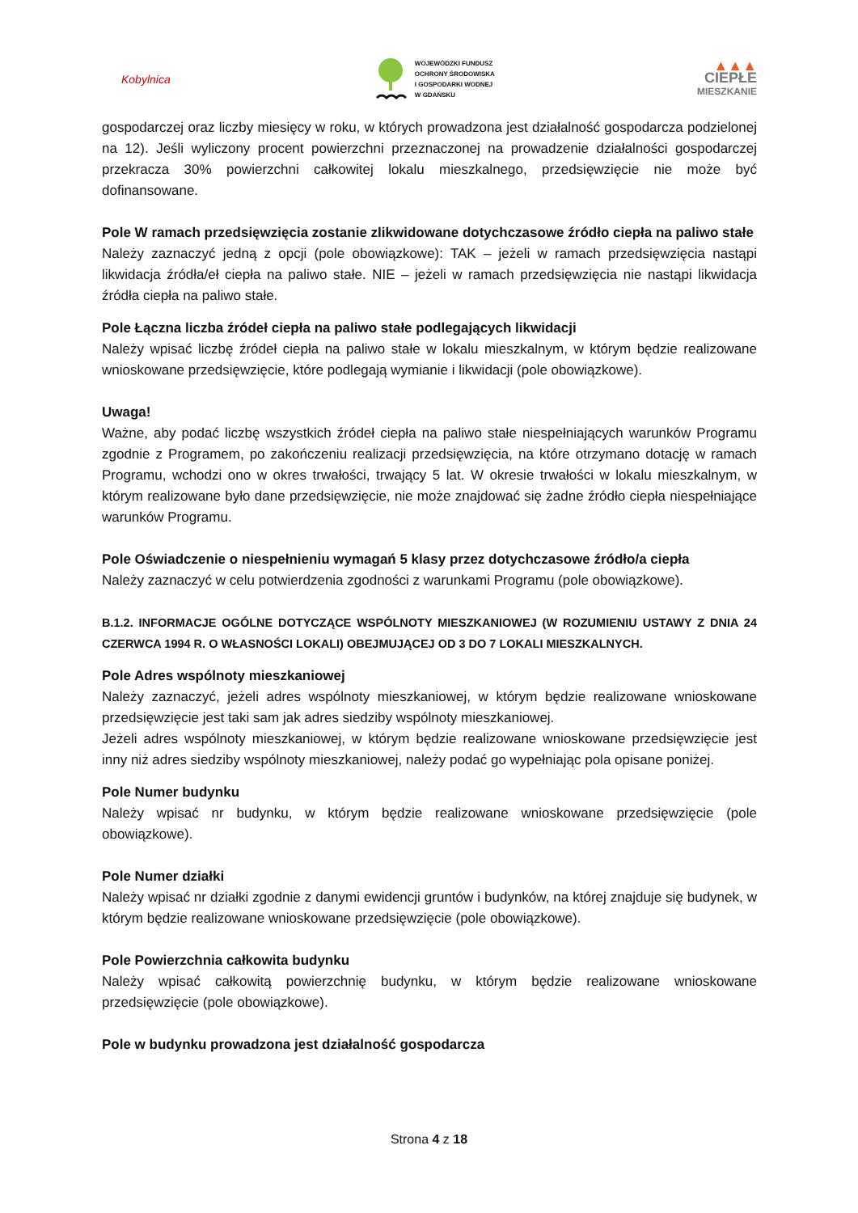Kobylnica
WOJEWÓDZKI FUNDUSZ
OCHRONY ŚRODOWISKA
I GOSPODARKI WODNEJ
W GDAŃSKU
▲▲▲
CIEPŁE
MIESZKANIE
gospodarczej oraz liczby miesięcy w roku, w których prowadzona jest działalność gospodarcza podzielonej na 12). Jeśli wyliczony procent powierzchni przeznaczonej na prowadzenie działalności gospodarczej przekracza 30% powierzchni całkowitej lokalu mieszkalnego, przedsięwzięcie nie może być dofinansowane.
Pole W ramach przedsięwzięcia zostanie zlikwidowane dotychczasowe źródło ciepła na paliwo stałe
Należy zaznaczyć jedną z opcji (pole obowiązkowe): TAK – jeżeli w ramach przedsięwzięcia nastąpi likwidacja źródła/eł ciepła na paliwo stałe. NIE – jeżeli w ramach przedsięwzięcia nie nastąpi likwidacja źródła ciepła na paliwo stałe.
Pole Łączna liczba źródeł ciepła na paliwo stałe podlegających likwidacji
Należy wpisać liczbę źródeł ciepła na paliwo stałe w lokalu mieszkalnym, w którym będzie realizowane wnioskowane przedsięwzięcie, które podlegają wymianie i likwidacji (pole obowiązkowe).
Uwaga!
Ważne, aby podać liczbę wszystkich źródeł ciepła na paliwo stałe niespełniających warunków Programu zgodnie z Programem, po zakończeniu realizacji przedsięwzięcia, na które otrzymano dotację w ramach Programu, wchodzi ono w okres trwałości, trwający 5 lat. W okresie trwałości w lokalu mieszkalnym, w którym realizowane było dane przedsięwzięcie, nie może znajdować się żadne źródło ciepła niespełniające warunków Programu.
Pole Oświadczenie o niespełnieniu wymagań 5 klasy przez dotychczasowe źródło/a ciepła
Należy zaznaczyć w celu potwierdzenia zgodności z warunkami Programu (pole obowiązkowe).
B.1.2. INFORMACJE OGÓLNE DOTYCZĄCE WSPÓLNOTY MIESZKANIOWEJ (W ROZUMIENIU USTAWY Z DNIA 24 CZERWCA 1994 R. O WŁASNOŚCI LOKALI) OBEJMUJĄCEJ OD 3 DO 7 LOKALI MIESZKALNYCH.
Pole Adres wspólnoty mieszkaniowej
Należy zaznaczyć, jeżeli adres wspólnoty mieszkaniowej, w którym będzie realizowane wnioskowane przedsięwzięcie jest taki sam jak adres siedziby wspólnoty mieszkaniowej.
Jeżeli adres wspólnoty mieszkaniowej, w którym będzie realizowane wnioskowane przedsięwzięcie jest inny niż adres siedziby wspólnoty mieszkaniowej, należy podać go wypełniając pola opisane poniżej.
Pole Numer budynku
Należy wpisać nr budynku, w którym będzie realizowane wnioskowane przedsięwzięcie (pole obowiązkowe).
Pole Numer działki
Należy wpisać nr działki zgodnie z danymi ewidencji gruntów i budynków, na której znajduje się budynek, w którym będzie realizowane wnioskowane przedsięwzięcie (pole obowiązkowe).
Pole Powierzchnia całkowita budynku
Należy wpisać całkowitą powierzchnię budynku, w którym będzie realizowane wnioskowane przedsięwzięcie (pole obowiązkowe).
Pole w budynku prowadzona jest działalność gospodarcza
Strona 4 z 18